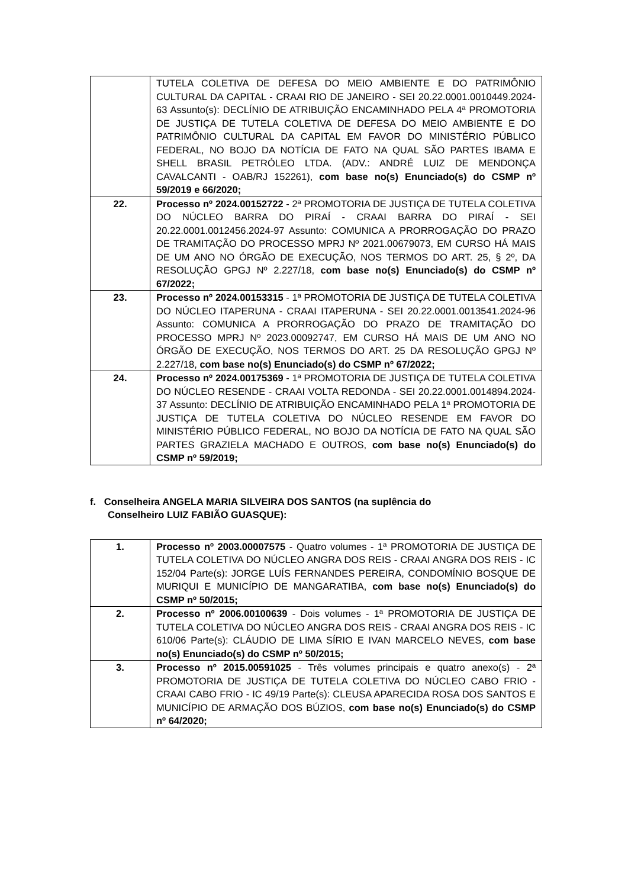| | TUTELA COLETIVA DE DEFESA DO MEIO AMBIENTE E DO PATRIMÔNIO CULTURAL DA CAPITAL - CRAAI RIO DE JANEIRO - SEI 20.22.0001.0010449.2024-63 Assunto(s): DECLÍNIO DE ATRIBUIÇÃO ENCAMINHADO PELA 4ª PROMOTORIA DE JUSTIÇA DE TUTELA COLETIVA DE DEFESA DO MEIO AMBIENTE E DO PATRIMÔNIO CULTURAL DA CAPITAL EM FAVOR DO MINISTÉRIO PÚBLICO FEDERAL, NO BOJO DA NOTÍCIA DE FATO NA QUAL SÃO PARTES IBAMA E SHELL BRASIL PETRÓLEO LTDA. (ADV.: ANDRÉ LUIZ DE MENDONÇA CAVALCANTI - OAB/RJ 152261), com base no(s) Enunciado(s) do CSMP nº 59/2019 e 66/2020; |
| 22. | Processo nº 2024.00152722 - 2ª PROMOTORIA DE JUSTIÇA DE TUTELA COLETIVA DO NÚCLEO BARRA DO PIRAÍ - CRAAI BARRA DO PIRAÍ - SEI 20.22.0001.0012456.2024-97 Assunto: COMUNICA A PRORROGAÇÃO DO PRAZO DE TRAMITAÇÃO DO PROCESSO MPRJ Nº 2021.00679073, EM CURSO HÁ MAIS DE UM ANO NO ÓRGÃO DE EXECUÇÃO, NOS TERMOS DO ART. 25, § 2º, DA RESOLUÇÃO GPGJ Nº 2.227/18, com base no(s) Enunciado(s) do CSMP nº 67/2022; |
| 23. | Processo nº 2024.00153315 - 1ª PROMOTORIA DE JUSTIÇA DE TUTELA COLETIVA DO NÚCLEO ITAPERUNA - CRAAI ITAPERUNA - SEI 20.22.0001.0013541.2024-96 Assunto: COMUNICA A PRORROGAÇÃO DO PRAZO DE TRAMITAÇÃO DO PROCESSO MPRJ Nº 2023.00092747, EM CURSO HÁ MAIS DE UM ANO NO ÓRGÃO DE EXECUÇÃO, NOS TERMOS DO ART. 25 DA RESOLUÇÃO GPGJ Nº 2.227/18, com base no(s) Enunciado(s) do CSMP nº 67/2022; |
| 24. | Processo nº 2024.00175369 - 1ª PROMOTORIA DE JUSTIÇA DE TUTELA COLETIVA DO NÚCLEO RESENDE - CRAAI VOLTA REDONDA - SEI 20.22.0001.0014894.2024-37 Assunto: DECLÍNIO DE ATRIBUIÇÃO ENCAMINHADO PELA 1ª PROMOTORIA DE JUSTIÇA DE TUTELA COLETIVA DO NÚCLEO RESENDE EM FAVOR DO MINISTÉRIO PÚBLICO FEDERAL, NO BOJO DA NOTÍCIA DE FATO NA QUAL SÃO PARTES GRAZIELA MACHADO E OUTROS, com base no(s) Enunciado(s) do CSMP nº 59/2019; |
f. Conselheira ANGELA MARIA SILVEIRA DOS SANTOS (na suplência do Conselheiro LUIZ FABIÃO GUASQUE):
| 1. | Processo nº 2003.00007575 - Quatro volumes - 1ª PROMOTORIA DE JUSTIÇA DE TUTELA COLETIVA DO NÚCLEO ANGRA DOS REIS - CRAAI ANGRA DOS REIS - IC 152/04 Parte(s): JORGE LUÍS FERNANDES PEREIRA, CONDOMÍNIO BOSQUE DE MURIQUI E MUNICÍPIO DE MANGARATIBA, com base no(s) Enunciado(s) do CSMP nº 50/2015; |
| 2. | Processo nº 2006.00100639 - Dois volumes - 1ª PROMOTORIA DE JUSTIÇA DE TUTELA COLETIVA DO NÚCLEO ANGRA DOS REIS - CRAAI ANGRA DOS REIS - IC 610/06 Parte(s): CLÁUDIO DE LIMA SÍRIO E IVAN MARCELO NEVES, com base no(s) Enunciado(s) do CSMP nº 50/2015; |
| 3. | Processo nº 2015.00591025 - Três volumes principais e quatro anexo(s) - 2ª PROMOTORIA DE JUSTIÇA DE TUTELA COLETIVA DO NÚCLEO CABO FRIO - CRAAI CABO FRIO - IC 49/19 Parte(s): CLEUSA APARECIDA ROSA DOS SANTOS E MUNICÍPIO DE ARMAÇÃO DOS BÚZIOS, com base no(s) Enunciado(s) do CSMP nº 64/2020; |